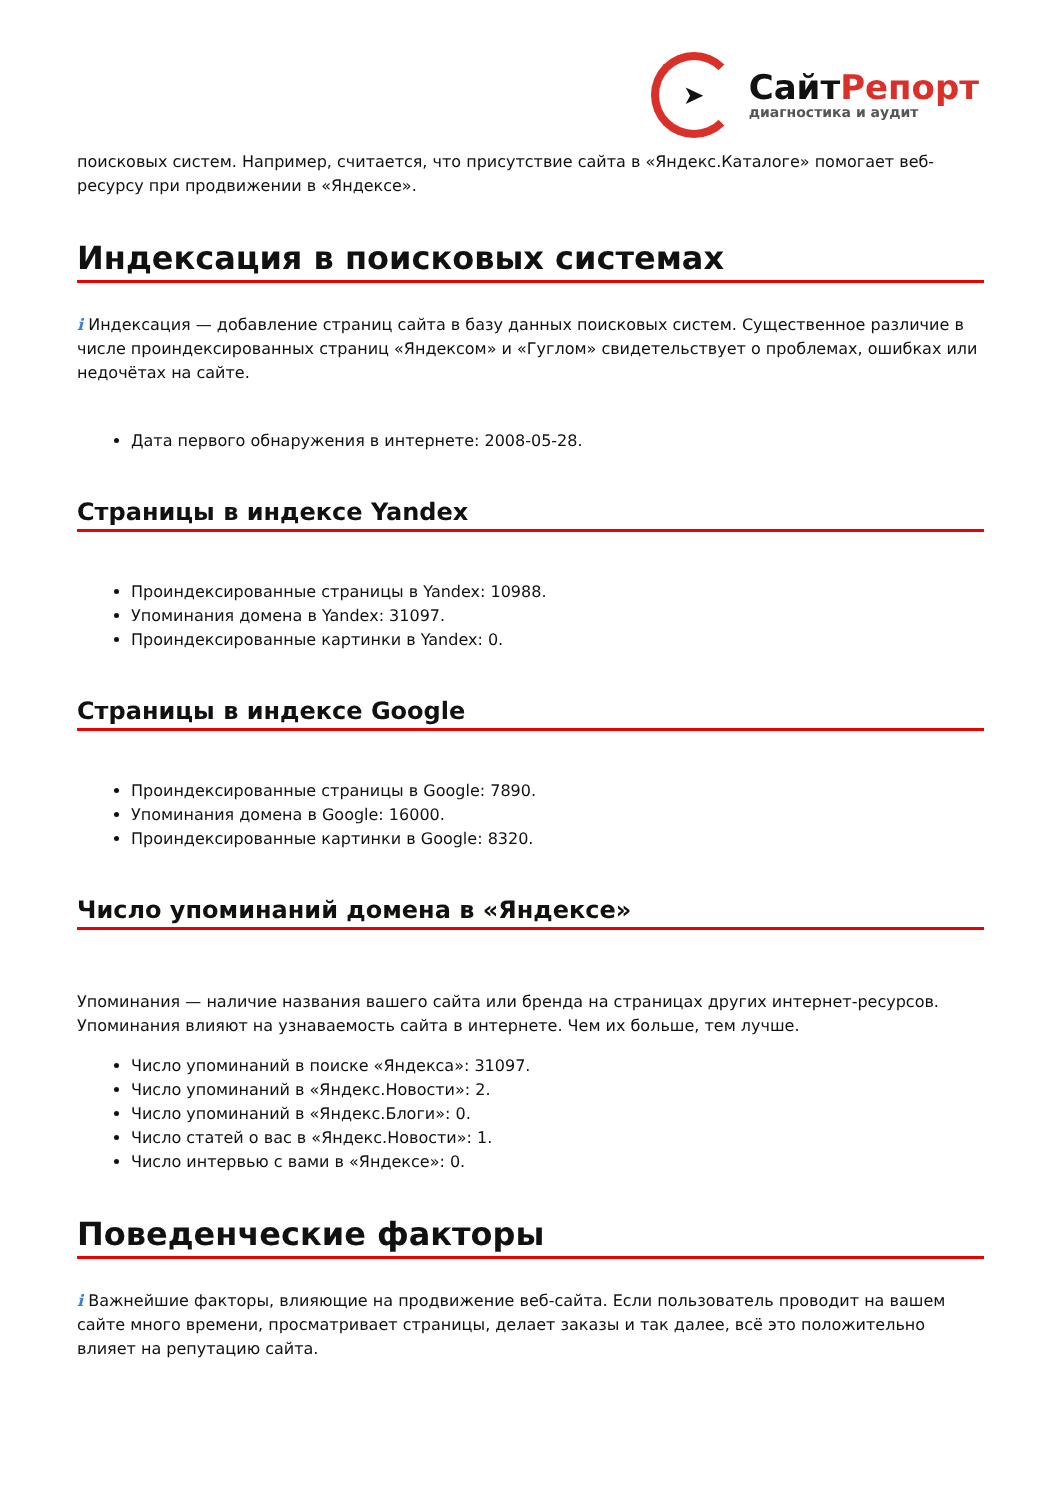➤
СайтРепорт
диагностика и аудит
поисковых систем. Например, считается, что присутствие сайта в «Яндекс.Каталоге» помогает веб-ресурсу при продвижении в «Яндексе».
Индексация в поисковых системах
i Индексация — добавление страниц сайта в базу данных поисковых систем. Существенное различие в числе проиндексированных страниц «Яндексом» и «Гуглом» свидетельствует о проблемах, ошибках или недочётах на сайте.
Дата первого обнаружения в интернете: 2008-05-28.
Страницы в индексе Yandex
Проиндексированные страницы в Yandex: 10988.
Упоминания домена в Yandex: 31097.
Проиндексированные картинки в Yandex: 0.
Страницы в индексе Google
Проиндексированные страницы в Google: 7890.
Упоминания домена в Google: 16000.
Проиндексированные картинки в Google: 8320.
Число упоминаний домена в «Яндексе»
Упоминания — наличие названия вашего сайта или бренда на страницах других интернет-ресурсов. Упоминания влияют на узнаваемость сайта в интернете. Чем их больше, тем лучше.
Число упоминаний в поиске «Яндекса»: 31097.
Число упоминаний в «Яндекс.Новости»: 2.
Число упоминаний в «Яндекс.Блоги»: 0.
Число статей о вас в «Яндекс.Новости»: 1.
Число интервью с вами в «Яндексе»: 0.
Поведенческие факторы
i Важнейшие факторы, влияющие на продвижение веб-сайта. Если пользователь проводит на вашем сайте много времени, просматривает страницы, делает заказы и так далее, всё это положительно влияет на репутацию сайта.